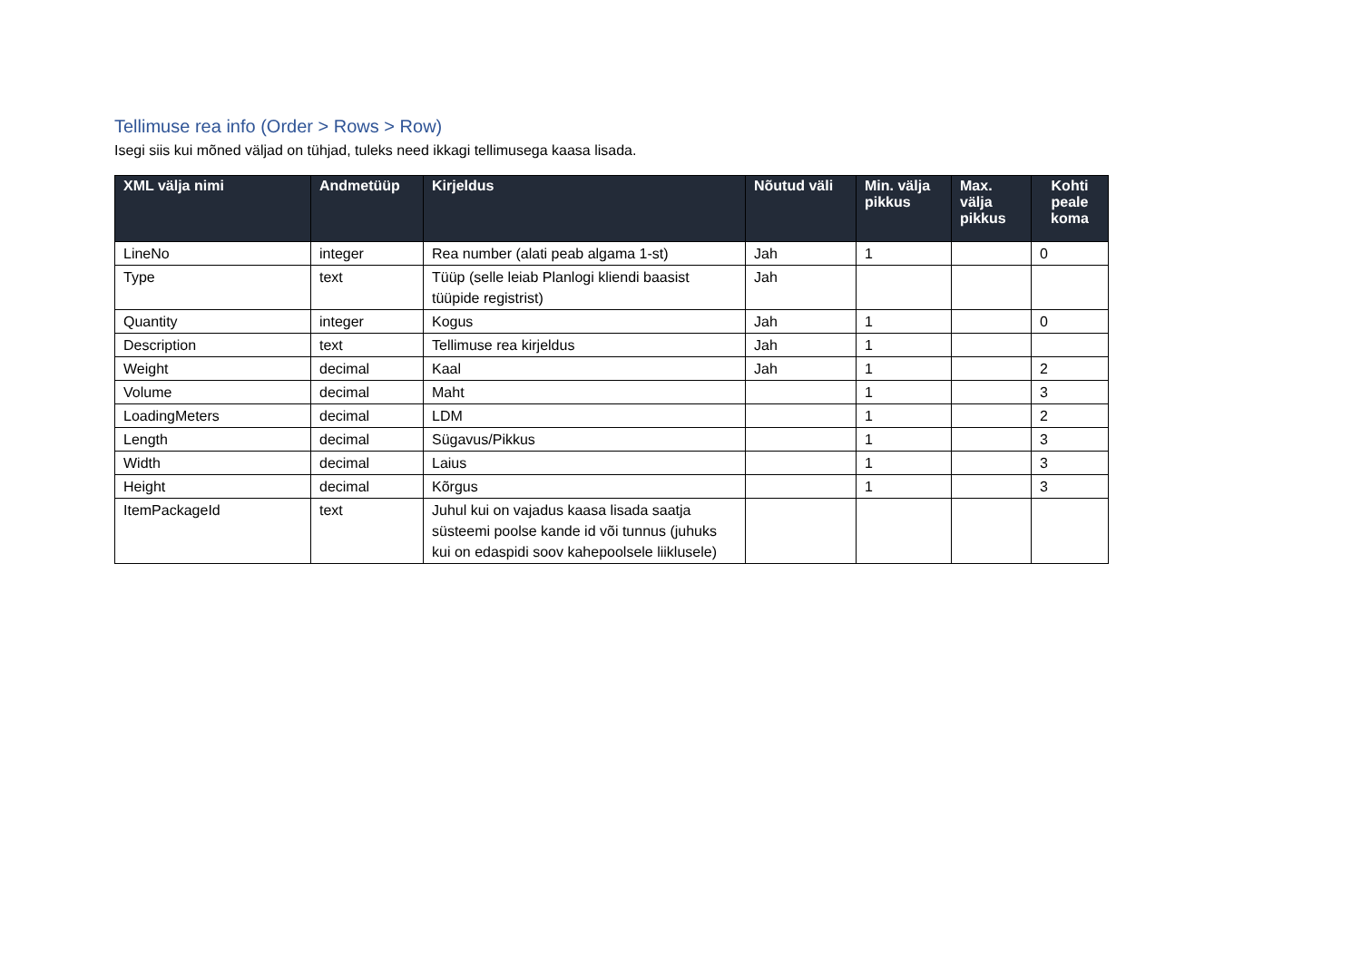Tellimuse rea info (Order > Rows > Row)
Isegi siis kui mõned väljad on tühjad, tuleks need ikkagi tellimusega kaasa lisada.
| XML välja nimi | Andmetüüp | Kirjeldus | Nõutud väli | Min. välja pikkus | Max. välja pikkus | Kohti peale koma |
| --- | --- | --- | --- | --- | --- | --- |
| LineNo | integer | Rea number (alati peab algama 1-st) | Jah | 1 | | 0 |
| Type | text | Tüüp (selle leiab Planlogi kliendi baasist tüüpide registrist) | Jah | | | |
| Quantity | integer | Kogus | Jah | 1 | | 0 |
| Description | text | Tellimuse rea kirjeldus | Jah | 1 | | |
| Weight | decimal | Kaal | Jah | 1 | | 2 |
| Volume | decimal | Maht | | 1 | | 3 |
| LoadingMeters | decimal | LDM | | 1 | | 2 |
| Length | decimal | Sügavus/Pikkus | | 1 | | 3 |
| Width | decimal | Laius | | 1 | | 3 |
| Height | decimal | Kõrgus | | 1 | | 3 |
| ItemPackageId | text | Juhul kui on vajadus kaasa lisada saatja süsteemi poolse kande id või tunnus (juhuks kui on edaspidi soov kahepoolsele liiklusele) | | | | |